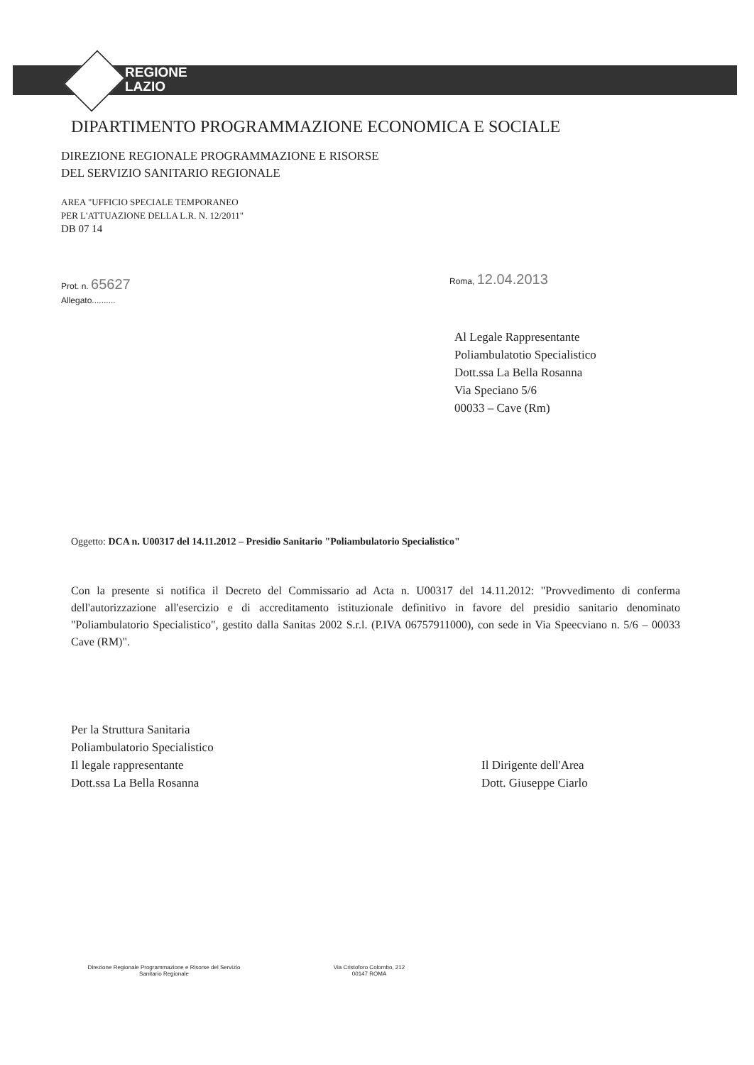REGIONE
LAZIO
DIPARTIMENTO PROGRAMMAZIONE ECONOMICA E SOCIALE
DIREZIONE REGIONALE PROGRAMMAZIONE E RISORSE
DEL SERVIZIO SANITARIO REGIONALE
AREA "UFFICIO SPECIALE TEMPORANEO
PER L'ATTUAZIONE DELLA L.R. N. 12/2011"
DB 07 14
Prot. n. 65627
Allegato..........
Roma, 12.04.2013
Al Legale Rappresentante
Poliambulatotio Specialistico
Dott.ssa La Bella Rosanna
Via Speciano 5/6
00033 – Cave (Rm)
Oggetto: DCA n. U00317 del 14.11.2012 – Presidio Sanitario "Poliambulatorio Specialistico"
Con la presente si notifica il Decreto del Commissario ad Acta n. U00317 del 14.11.2012: "Provvedimento di conferma dell'autorizzazione all'esercizio e di accreditamento istituzionale definitivo in favore del presidio sanitario denominato "Poliambulatorio Specialistico", gestito dalla Sanitas 2002 S.r.l. (P.IVA 06757911000), con sede in Via Speecviano n. 5/6 – 00033 Cave (RM)".
Per la Struttura Sanitaria
Poliambulatorio Specialistico
Il legale rappresentante
Dott.ssa La Bella Rosanna
Il Dirigente dell'Area
Dott. Giuseppe Ciarlo
Direzione Regionale Programmazione e Risorse del Servizio Sanitario Regionale
Via Cristoforo Colombo, 212
00147 ROMA